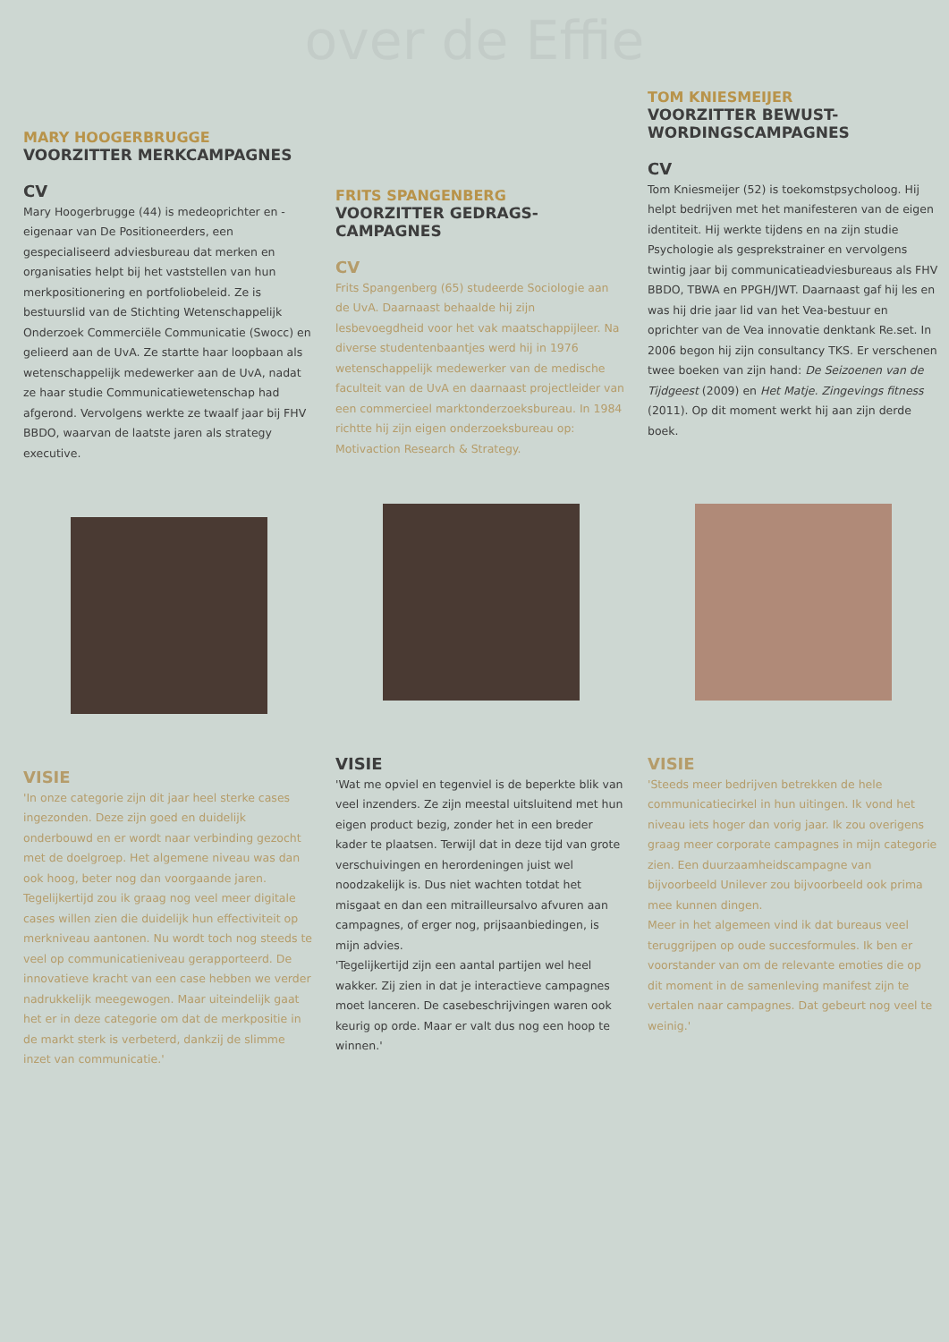over de Effie
MARY HOOGERBRUGGE
VOORZITTER MERKCAMPAGNES
CV
Mary Hoogerbrugge (44) is medeoprichter en -eigenaar van De Positioneerders, een gespecialiseerd adviesbureau dat merken en organisaties helpt bij het vaststellen van hun merkpositionering en portfoliobeleid. Ze is bestuurslid van de Stichting Wetenschappelijk Onderzoek Commerciële Communicatie (Swocc) en gelieerd aan de UvA. Ze startte haar loopbaan als wetenschappelijk medewerker aan de UvA, nadat ze haar studie Communicatiewetenschap had afgerond. Vervolgens werkte ze twaalf jaar bij FHV BBDO, waarvan de laatste jaren als strategy executive.
VISIE
'In onze categorie zijn dit jaar heel sterke cases ingezonden. Deze zijn goed en duidelijk onderbouwd en er wordt naar verbinding gezocht met de doelgroep. Het algemene niveau was dan ook hoog, beter nog dan voorgaande jaren. Tegelijkertijd zou ik graag nog veel meer digitale cases willen zien die duidelijk hun effectiviteit op merkniveau aantonen. Nu wordt toch nog steeds te veel op communicatieniveau gerapporteerd. De innovatieve kracht van een case hebben we verder nadrukkelijk meegewogen. Maar uiteindelijk gaat het er in deze categorie om dat de merkpositie in de markt sterk is verbeterd, dankzij de slimme inzet van communicatie.'
FRITS SPANGENBERG
VOORZITTER GEDRAGS-
CAMPAGNES
CV
Frits Spangenberg (65) studeerde Sociologie aan de UvA. Daarnaast behaalde hij zijn lesbevoegdheid voor het vak maatschappijleer. Na diverse studentenbaantjes werd hij in 1976 wetenschappelijk medewerker van de medische faculteit van de UvA en daarnaast projectleider van een commercieel marktonderzoeksbureau. In 1984 richtte hij zijn eigen onderzoeksbureau op: Motivaction Research & Strategy.
VISIE
'Wat me opviel en tegenviel is de beperkte blik van veel inzenders. Ze zijn meestal uitsluitend met hun eigen product bezig, zonder het in een breder kader te plaatsen. Terwijl dat in deze tijd van grote verschuivingen en herordeningen juist wel noodzakelijk is. Dus niet wachten totdat het misgaat en dan een mitrailleursalvo afvuren aan campagnes, of erger nog, prijsaanbiedingen, is mijn advies.
'Tegelijkertijd zijn een aantal partijen wel heel wakker. Zij zien in dat je interactieve campagnes moet lanceren. De casebeschrijvingen waren ook keurig op orde. Maar er valt dus nog een hoop te winnen.'
TOM KNIESMEIJER
VOORZITTER BEWUST-
WORDINGSCAMPAGNES
CV
Tom Kniesmeijer (52) is toekomstpsycholoog. Hij helpt bedrijven met het manifesteren van de eigen identiteit. Hij werkte tijdens en na zijn studie Psychologie als gesprekstrainer en vervolgens twintig jaar bij communicatieadviesbureaus als FHV BBDO, TBWA en PPGH/JWT. Daarnaast gaf hij les en was hij drie jaar lid van het Vea-bestuur en oprichter van de Vea innovatie denktank Re.set. In 2006 begon hij zijn consultancy TKS. Er verschenen twee boeken van zijn hand: De Seizoenen van de Tijdgeest (2009) en Het Matje. Zingevings fitness (2011). Op dit moment werkt hij aan zijn derde boek.
VISIE
'Steeds meer bedrijven betrekken de hele communicatiecirkel in hun uitingen. Ik vond het niveau iets hoger dan vorig jaar. Ik zou overigens graag meer corporate campagnes in mijn categorie zien. Een duurzaamheidscampagne van bijvoorbeeld Unilever zou bijvoorbeeld ook prima mee kunnen dingen.
Meer in het algemeen vind ik dat bureaus veel teruggrijpen op oude succesformules. Ik ben er voorstander van om de relevante emoties die op dit moment in de samenleving manifest zijn te vertalen naar campagnes. Dat gebeurt nog veel te weinig.'